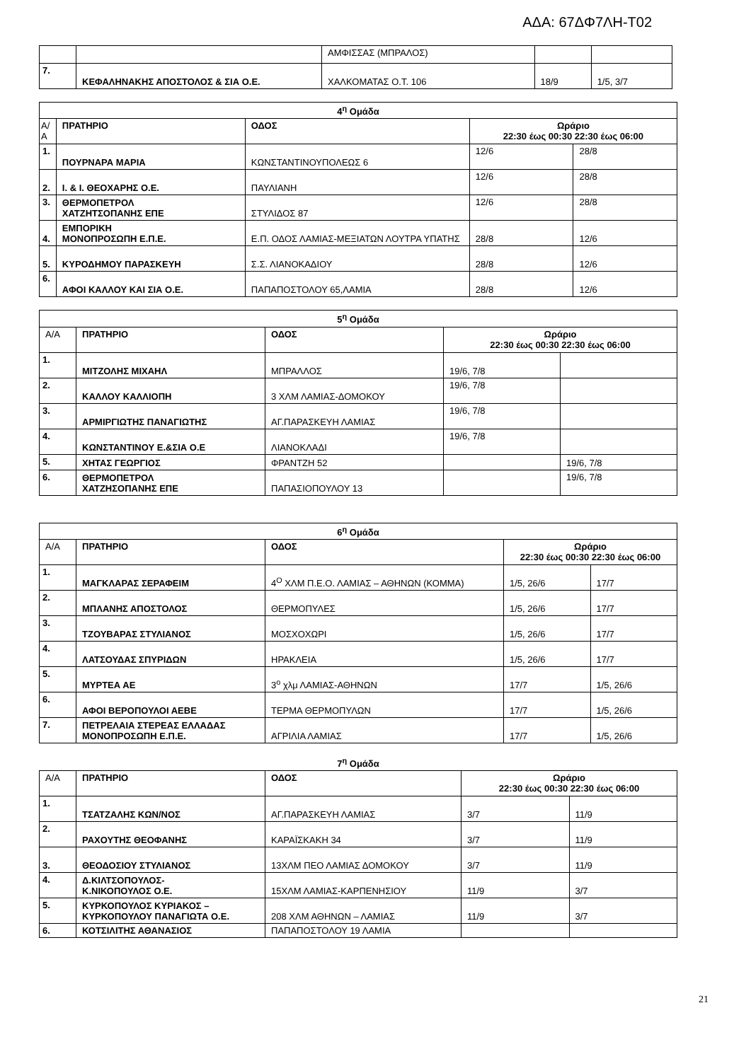ΑΔΑ: 67ΔΦ7ΛΗ-Τ02
| | | ΑΜΦΙΣΣΑΣ (ΜΠΡΑΛΟΣ) | | |
| 7. | ΚΕΦΑΛΗΝΑΚΗΣ ΑΠΟΣΤΟΛΟΣ & ΣΙΑ Ο.Ε. | ΧΑΛΚΟΜΑΤΑΣ Ο.Τ. 106 | 18/9 | 1/5, 3/7 |
| 4<sup>η</sup> Ομάδα | | | | |
| --- | --- | --- | --- | --- |
| Α/ Α | ΠΡΑΤΗΡΙΟ | ΟΔΟΣ | Ωράριο 22:30 έως 00:30 22:30 έως 06:00 | |
| 1. | ΠΟΥΡΝΑΡΑ ΜΑΡΙΑ | ΚΩΝΣΤΑΝΤΙΝΟΥΠΟΛΕΩΣ 6 | 12/6 | 28/8 |
| 2. | Ι. & Ι. ΘΕΟΧΑΡΗΣ Ο.Ε. | ΠΑΥΛΙΑΝΗ | 12/6 | 28/8 |
| 3. | ΘΕΡΜΟΠΕΤΡΟΛ ΧΑΤΖΗΤΣΟΠΑΝΗΣ ΕΠΕ | ΣΤΥΛΙΔΟΣ 87 | 12/6 | 28/8 |
| 4. | ΕΜΠΟΡΙΚΗ ΜΟΝΟΠΡΟΣΩΠΗ Ε.Π.Ε. | Ε.Π. ΟΔΟΣ ΛΑΜΙΑΣ-ΜΕΞΙΑΤΩΝ ΛΟΥΤΡΑ ΥΠΑΤΗΣ | 28/8 | 12/6 |
| 5. | ΚΥΡΟΔΗΜΟΥ ΠΑΡΑΣΚΕΥΗ | Σ.Σ. ΛΙΑΝΟΚΑΔΙΟΥ | 28/8 | 12/6 |
| 6. | ΑΦΟΙ ΚΑΛΛΟΥ ΚΑΙ ΣΙΑ Ο.Ε. | ΠΑΠΑΠΟΣΤΟΛΟΥ 65,ΛΑΜΙΑ | 28/8 | 12/6 |
| 5<sup>η</sup> Ομάδα | | | | |
| --- | --- | --- | --- | --- |
| Α/Α | ΠΡΑΤΗΡΙΟ | ΟΔΟΣ | Ωράριο 22:30 έως 00:30 22:30 έως 06:00 | |
| 1. | ΜΙΤΖΟΛΗΣ ΜΙΧΑΗΛ | ΜΠΡΑΛΛΟΣ | 19/6, 7/8 | |
| 2. | ΚΑΛΛΟΥ ΚΑΛΛΙΟΠΗ | 3 ΧΛΜ ΛΑΜΙΑΣ-ΔΟΜΟΚΟΥ | 19/6, 7/8 | |
| 3. | ΑΡΜΙΡΓΙΩΤΗΣ ΠΑΝΑΓΙΩΤΗΣ | ΑΓ.ΠΑΡΑΣΚΕΥΗ ΛΑΜΙΑΣ | 19/6, 7/8 | |
| 4. | ΚΩΝΣΤΑΝΤΙΝΟΥ Ε.&ΣΙΑ Ο.Ε | ΛΙΑΝΟΚΛΑΔΙ | 19/6, 7/8 | |
| 5. | ΧΗΤΑΣ ΓΕΩΡΓΙΟΣ | ΦΡΑΝΤΖΗ 52 | | 19/6, 7/8 |
| 6. | ΘΕΡΜΟΠΕΤΡΟΛ ΧΑΤΖΗΣΟΠΑΝΗΣ ΕΠΕ | ΠΑΠΑΣΙΟΠΟΥΛΟΥ 13 | | 19/6, 7/8 |
| 6<sup>η</sup> Ομάδα | | | | |
| --- | --- | --- | --- | --- |
| Α/Α | ΠΡΑΤΗΡΙΟ | ΟΔΟΣ | Ωράριο 22:30 έως 00:30 22:30 έως 06:00 | |
| 1. | ΜΑΓΚΛΑΡΑΣ ΣΕΡΑΦΕΙΜ | 4<sup>Ο</sup> ΧΛΜ Π.Ε.Ο. ΛΑΜΙΑΣ – ΑΘΗΝΩΝ (ΚΟΜΜΑ) | 1/5, 26/6 | 17/7 |
| 2. | ΜΠΛΑΝΗΣ ΑΠΟΣΤΟΛΟΣ | ΘΕΡΜΟΠΥΛΕΣ | 1/5, 26/6 | 17/7 |
| 3. | ΤΖΟΥΒΑΡΑΣ ΣΤΥΛΙΑΝΟΣ | ΜΟΣΧΟΧΩΡΙ | 1/5, 26/6 | 17/7 |
| 4. | ΛΑΤΣΟΥΔΑΣ ΣΠΥΡΙΔΩΝ | ΗΡΑΚΛΕΙΑ | 1/5, 26/6 | 17/7 |
| 5. | ΜΥΡΤΕΑ ΑΕ | 3<sup>ο</sup> χλμ ΛΑΜΙΑΣ-ΑΘΗΝΩΝ | 17/7 | 1/5, 26/6 |
| 6. | ΑΦΟΙ ΒΕΡΟΠΟΥΛΟΙ ΑΕΒΕ | ΤΕΡΜΑ ΘΕΡΜΟΠΥΛΩΝ | 17/7 | 1/5, 26/6 |
| 7. | ΠΕΤΡΕΛΑΙΑ ΣΤΕΡΕΑΣ ΕΛΛΑΔΑΣ ΜΟΝΟΠΡΟΣΩΠΗ Ε.Π.Ε. | ΑΓΡΙΛΙΑ ΛΑΜΙΑΣ | 17/7 | 1/5, 26/6 |
7<sup>η</sup> Ομάδα
| Α/Α | ΠΡΑΤΗΡΙΟ | ΟΔΟΣ | Ωράριο 22:30 έως 00:30 22:30 έως 06:00 | |
| 1. | ΤΣΑΤΖΑΛΗΣ ΚΩΝ/ΝΟΣ | ΑΓ.ΠΑΡΑΣΚΕΥΗ ΛΑΜΙΑΣ | 3/7 | 11/9 |
| 2. | ΡΑΧΟΥΤΗΣ ΘΕΟΦΑΝΗΣ | ΚΑΡΑΪΣΚΑΚΗ 34 | 3/7 | 11/9 |
| 3. | ΘΕΟΔΟΣΙΟΥ ΣΤΥΛΙΑΝΟΣ | 13ΧΛΜ ΠΕΟ ΛΑΜΙΑΣ ΔΟΜΟΚΟΥ | 3/7 | 11/9 |
| 4. | Δ.ΚΙΛΤΣΟΠΟΥΛΟΣ- Κ.ΝΙΚΟΠΟΥΛΟΣ Ο.Ε. | 15ΧΛΜ ΛΑΜΙΑΣ-ΚΑΡΠΕΝΗΣΙΟΥ | 11/9 | 3/7 |
| 5. | ΚΥΡΚΟΠΟΥΛΟΣ ΚΥΡΙΑΚΟΣ – ΚΥΡΚΟΠΟΥΛΟΥ ΠΑΝΑΓΙΩΤΑ Ο.Ε. | 208 ΧΛΜ ΑΘΗΝΩΝ – ΛΑΜΙΑΣ | 11/9 | 3/7 |
| 6. | ΚΟΤΣΙΛΙΤΗΣ ΑΘΑΝΑΣΙΟΣ | ΠΑΠΑΠΟΣΤΟΛΟΥ 19 ΛΑΜΙΑ | | |
21